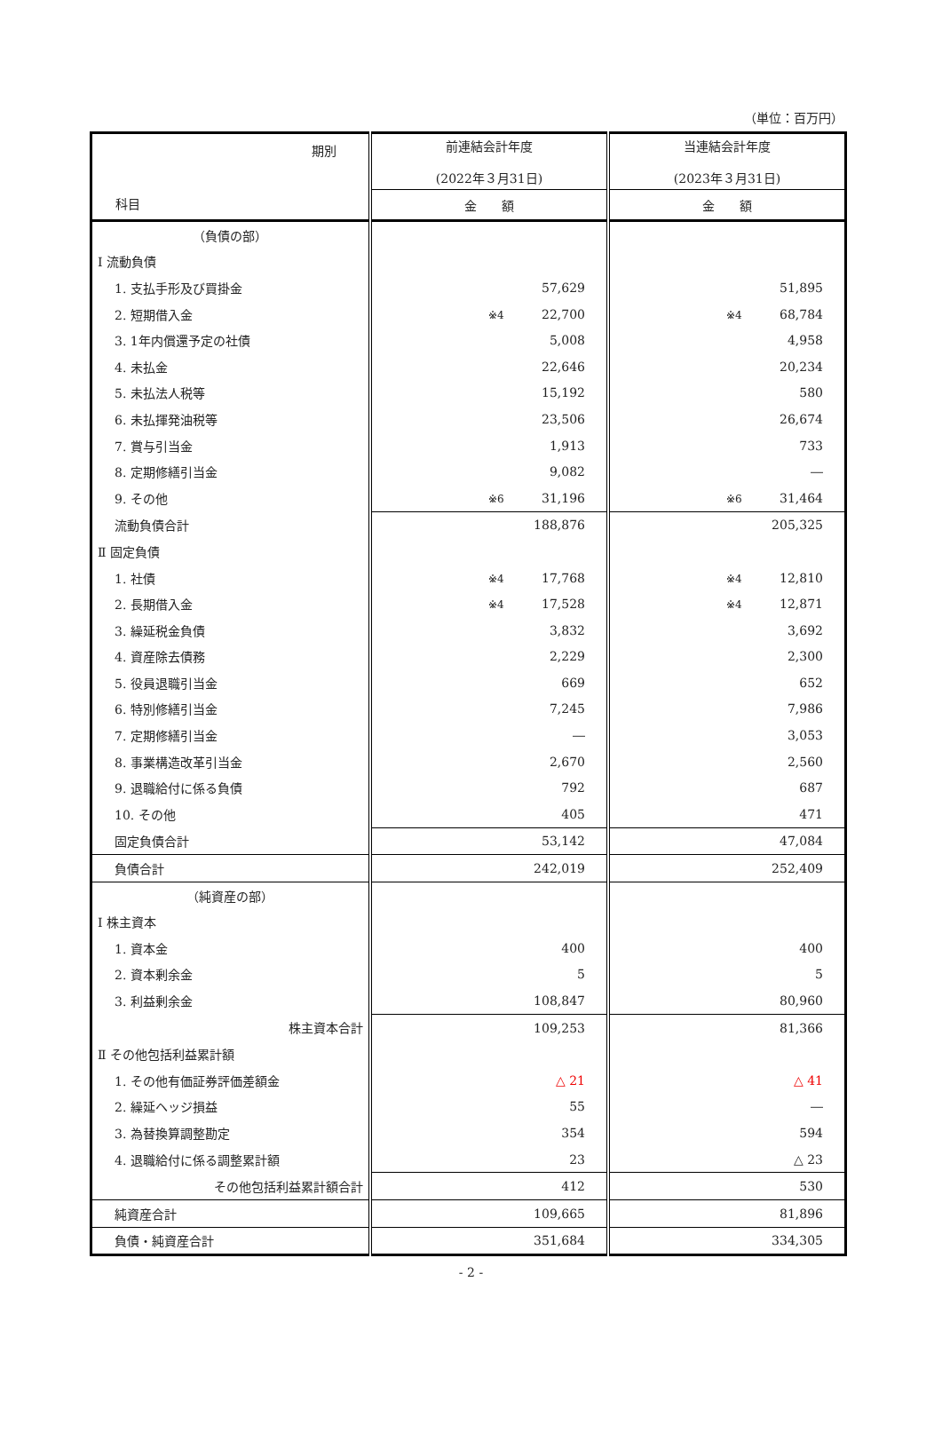（単位：百万円）
| 期別 科目 | 前連結会計年度 (2022年３月31日) | 当連結会計年度 (2023年３月31日) |
| --- | --- | --- |
| | 金 額 | 金 額 |
| （負債の部） | | |
| Ⅰ 流動負債 | | |
| 1. 支払手形及び買掛金 | 57,629 | 51,895 |
| 2. 短期借入金 | ※4 22,700 | ※4 68,784 |
| 3. 1年内償還予定の社債 | 5,008 | 4,958 |
| 4. 未払金 | 22,646 | 20,234 |
| 5. 未払法人税等 | 15,192 | 580 |
| 6. 未払揮発油税等 | 23,506 | 26,674 |
| 7. 賞与引当金 | 1,913 | 733 |
| 8. 定期修繕引当金 | 9,082 | ― |
| 9. その他 | ※6 31,196 | ※6 31,464 |
| 流動負債合計 | 188,876 | 205,325 |
| Ⅱ 固定負債 | | |
| 1. 社債 | ※4 17,768 | ※4 12,810 |
| 2. 長期借入金 | ※4 17,528 | ※4 12,871 |
| 3. 繰延税金負債 | 3,832 | 3,692 |
| 4. 資産除去債務 | 2,229 | 2,300 |
| 5. 役員退職引当金 | 669 | 652 |
| 6. 特別修繕引当金 | 7,245 | 7,986 |
| 7. 定期修繕引当金 | ― | 3,053 |
| 8. 事業構造改革引当金 | 2,670 | 2,560 |
| 9. 退職給付に係る負債 | 792 | 687 |
| 10. その他 | 405 | 471 |
| 固定負債合計 | 53,142 | 47,084 |
| 負債合計 | 242,019 | 252,409 |
| （純資産の部） | | |
| Ⅰ 株主資本 | | |
| 1. 資本金 | 400 | 400 |
| 2. 資本剰余金 | 5 | 5 |
| 3. 利益剰余金 | 108,847 | 80,960 |
| 株主資本合計 | 109,253 | 81,366 |
| Ⅱ その他包括利益累計額 | | |
| 1. その他有価証券評価差額金 | △ 21 | △ 41 |
| 2. 繰延ヘッジ損益 | 55 | ― |
| 3. 為替換算調整勘定 | 354 | 594 |
| 4. 退職給付に係る調整累計額 | 23 | △ 23 |
| その他包括利益累計額合計 | 412 | 530 |
| 純資産合計 | 109,665 | 81,896 |
| 負債・純資産合計 | 351,684 | 334,305 |
- 2 -